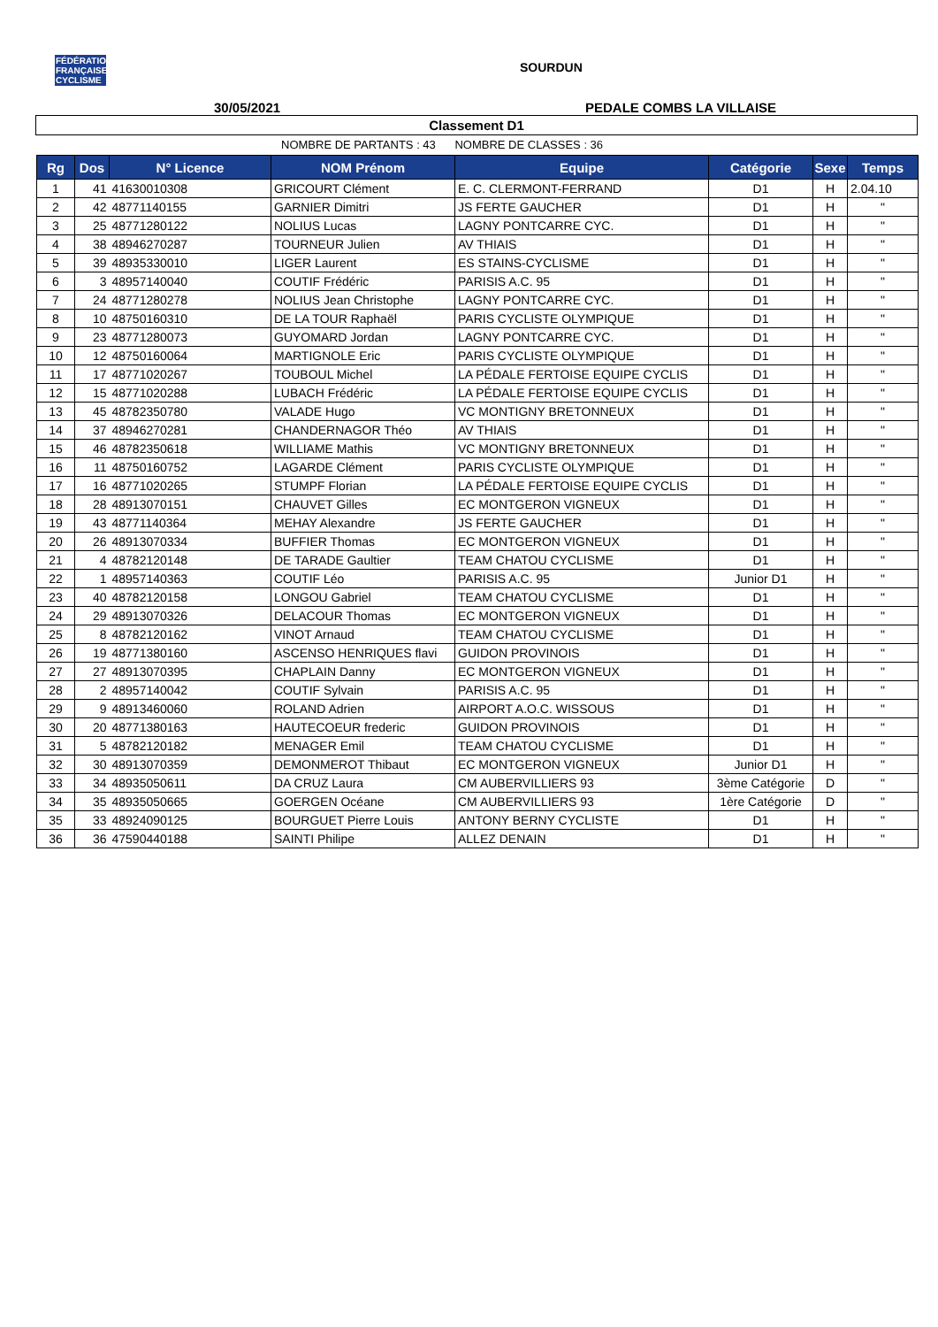FÉDÉRATION FRANÇAISE CYCLISME
SOURDUN
30/05/2021 PEDALE COMBS LA VILLAISE
Classement D1
NOMBRE DE PARTANTS : 43 NOMBRE DE CLASSES : 36
| Rg | Dos | N° Licence | NOM Prénom | Equipe | Catégorie | Sexe | Temps |
| --- | --- | --- | --- | --- | --- | --- | --- |
| 1 | 41 | 41630010308 | GRICOURT Clément | E. C. CLERMONT-FERRAND | D1 | H | 2.04.10 |
| 2 | 42 | 48771140155 | GARNIER Dimitri | JS FERTE GAUCHER | D1 | H | " |
| 3 | 25 | 48771280122 | NOLIUS Lucas | LAGNY PONTCARRE CYC. | D1 | H | " |
| 4 | 38 | 48946270287 | TOURNEUR Julien | AV THIAIS | D1 | H | " |
| 5 | 39 | 48935330010 | LIGER Laurent | ES STAINS-CYCLISME | D1 | H | " |
| 6 | 3 | 48957140040 | COUTIF Frédéric | PARISIS A.C. 95 | D1 | H | " |
| 7 | 24 | 48771280278 | NOLIUS Jean Christophe | LAGNY PONTCARRE CYC. | D1 | H | " |
| 8 | 10 | 48750160310 | DE LA TOUR Raphaël | PARIS CYCLISTE OLYMPIQUE | D1 | H | " |
| 9 | 23 | 48771280073 | GUYOMARD Jordan | LAGNY PONTCARRE CYC. | D1 | H | " |
| 10 | 12 | 48750160064 | MARTIGNOLE Eric | PARIS CYCLISTE OLYMPIQUE | D1 | H | " |
| 11 | 17 | 48771020267 | TOUBOUL Michel | LA PÉDALE FERTOISE EQUIPE CYCLIS | D1 | H | " |
| 12 | 15 | 48771020288 | LUBACH Frédéric | LA PÉDALE FERTOISE EQUIPE CYCLIS | D1 | H | " |
| 13 | 45 | 48782350780 | VALADE Hugo | VC MONTIGNY BRETONNEUX | D1 | H | " |
| 14 | 37 | 48946270281 | CHANDERNAGOR Théo | AV THIAIS | D1 | H | " |
| 15 | 46 | 48782350618 | WILLIAME Mathis | VC MONTIGNY BRETONNEUX | D1 | H | " |
| 16 | 11 | 48750160752 | LAGARDE Clément | PARIS CYCLISTE OLYMPIQUE | D1 | H | " |
| 17 | 16 | 48771020265 | STUMPF Florian | LA PÉDALE FERTOISE EQUIPE CYCLIS | D1 | H | " |
| 18 | 28 | 48913070151 | CHAUVET Gilles | EC MONTGERON VIGNEUX | D1 | H | " |
| 19 | 43 | 48771140364 | MEHAY Alexandre | JS FERTE GAUCHER | D1 | H | " |
| 20 | 26 | 48913070334 | BUFFIER Thomas | EC MONTGERON VIGNEUX | D1 | H | " |
| 21 | 4 | 48782120148 | DE TARADE Gaultier | TEAM CHATOU CYCLISME | D1 | H | " |
| 22 | 1 | 48957140363 | COUTIF Léo | PARISIS A.C. 95 | Junior D1 | H | " |
| 23 | 40 | 48782120158 | LONGOU Gabriel | TEAM CHATOU CYCLISME | D1 | H | " |
| 24 | 29 | 48913070326 | DELACOUR Thomas | EC MONTGERON VIGNEUX | D1 | H | " |
| 25 | 8 | 48782120162 | VINOT Arnaud | TEAM CHATOU CYCLISME | D1 | H | " |
| 26 | 19 | 48771380160 | ASCENSO HENRIQUES flavi | GUIDON PROVINOIS | D1 | H | " |
| 27 | 27 | 48913070395 | CHAPLAIN Danny | EC MONTGERON VIGNEUX | D1 | H | " |
| 28 | 2 | 48957140042 | COUTIF Sylvain | PARISIS A.C. 95 | D1 | H | " |
| 29 | 9 | 48913460060 | ROLAND Adrien | AIRPORT A.O.C. WISSOUS | D1 | H | " |
| 30 | 20 | 48771380163 | HAUTECOEUR frederic | GUIDON PROVINOIS | D1 | H | " |
| 31 | 5 | 48782120182 | MENAGER Emil | TEAM CHATOU CYCLISME | D1 | H | " |
| 32 | 30 | 48913070359 | DEMONMEROT Thibaut | EC MONTGERON VIGNEUX | Junior D1 | H | " |
| 33 | 34 | 48935050611 | DA CRUZ Laura | CM AUBERVILLIERS 93 | 3ème Catégorie | D | " |
| 34 | 35 | 48935050665 | GOERGEN Océane | CM AUBERVILLIERS 93 | 1ère Catégorie | D | " |
| 35 | 33 | 48924090125 | BOURGUET Pierre Louis | ANTONY BERNY CYCLISTE | D1 | H | " |
| 36 | 36 | 47590440188 | SAINTI Philipe | ALLEZ DENAIN | D1 | H | " |